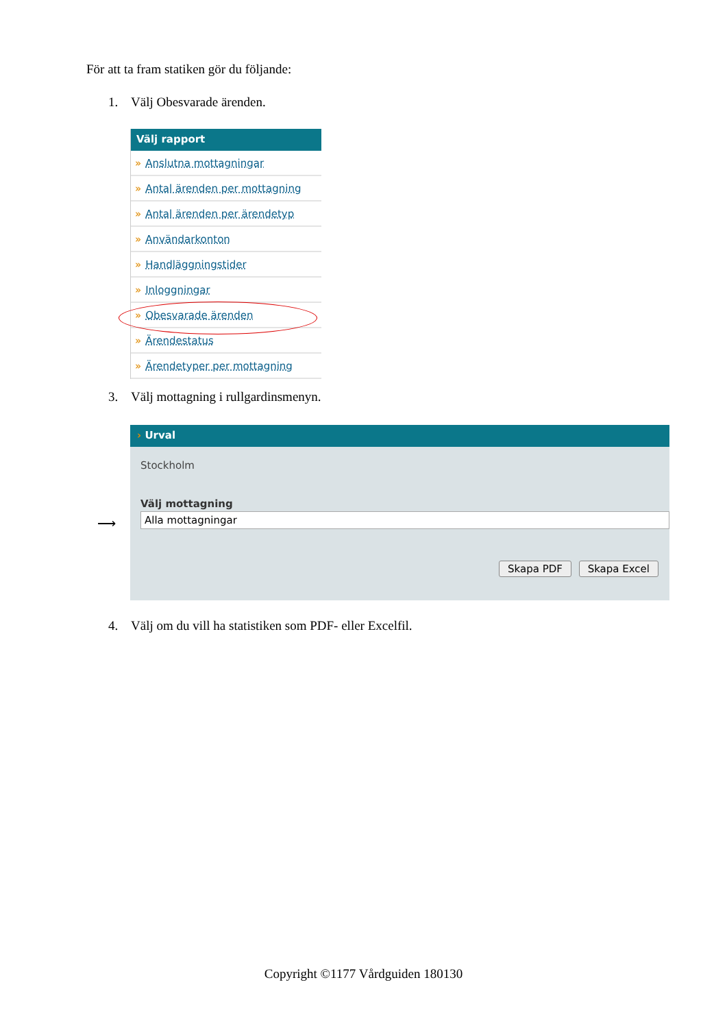För att ta fram statiken gör du följande:
1. Välj Obesvarade ärenden.
Välj rapport
» Anslutna mottagningar
» Antal ärenden per mottagning
» Antal ärenden per ärendetyp
» Användarkonton
» Handläggningstider
» Inloggningar
» Obesvarade ärenden
» Ärendestatus
» Ärendetyper per mottagning
3. Välj mottagning i rullgardinsmenyn.
⟶
› Urval
Stockholm
Välj mottagning
Alla mottagningar
Skapa PDF Skapa Excel
4. Välj om du vill ha statistiken som PDF- eller Excelfil.
Copyright ©1177 Vårdguiden 180130